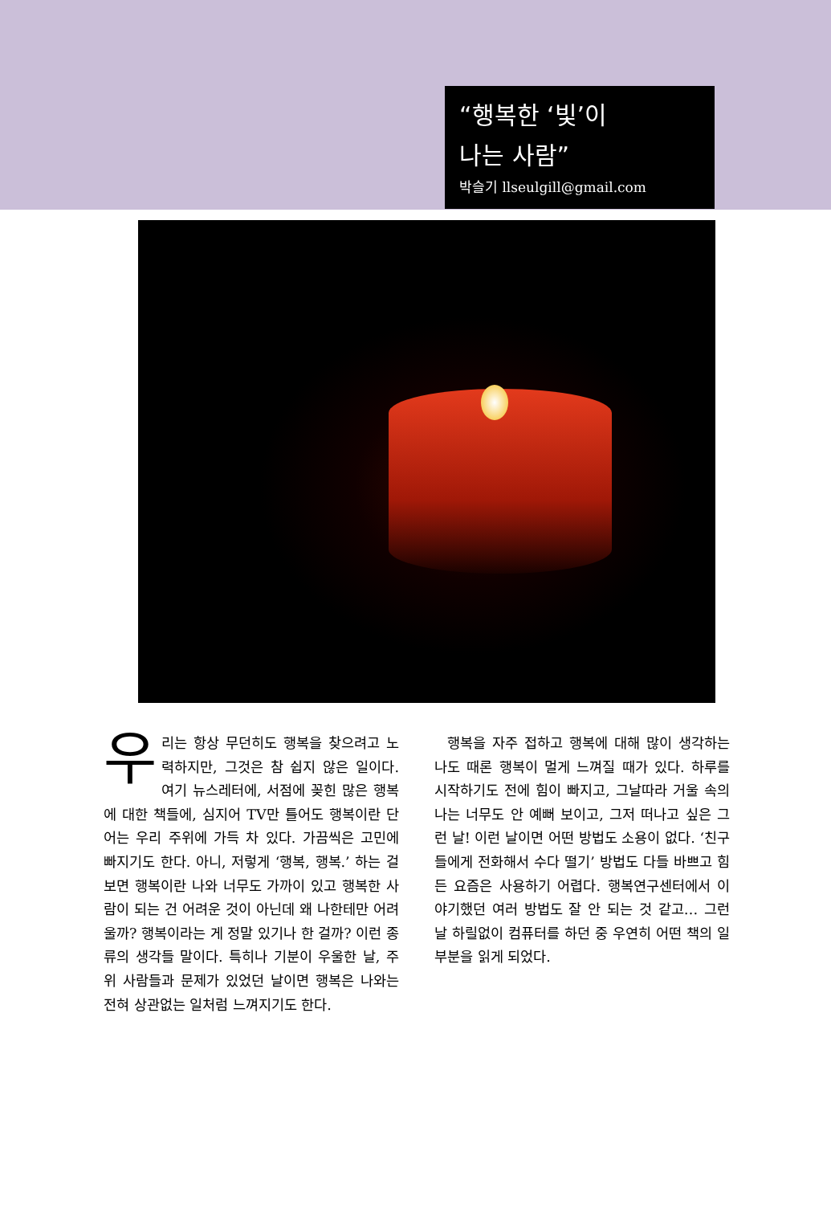“행복한 ‘빛’이
나는 사람”
박슬기 llseulgill@gmail.com
우리는 항상 무던히도 행복을 찾으려고 노력하지만, 그것은 참 쉽지 않은 일이다. 여기 뉴스레터에, 서점에 꽂힌 많은 행복에 대한 책들에, 심지어 TV만 틀어도 행복이란 단어는 우리 주위에 가득 차 있다. 가끔씩은 고민에 빠지기도 한다. 아니, 저렇게 ‘행복, 행복.’ 하는 걸 보면 행복이란 나와 너무도 가까이 있고 행복한 사람이 되는 건 어려운 것이 아닌데 왜 나한테만 어려울까? 행복이라는 게 정말 있기나 한 걸까? 이런 종류의 생각들 말이다. 특히나 기분이 우울한 날, 주위 사람들과 문제가 있었던 날이면 행복은 나와는 전혀 상관없는 일처럼 느껴지기도 한다.
행복을 자주 접하고 행복에 대해 많이 생각하는 나도 때론 행복이 멀게 느껴질 때가 있다. 하루를 시작하기도 전에 힘이 빠지고, 그날따라 거울 속의 나는 너무도 안 예뻐 보이고, 그저 떠나고 싶은 그런 날! 이런 날이면 어떤 방법도 소용이 없다. ‘친구들에게 전화해서 수다 떨기’ 방법도 다들 바쁘고 힘든 요즘은 사용하기 어렵다. 행복연구센터에서 이야기했던 여러 방법도 잘 안 되는 것 같고… 그런 날 하릴없이 컴퓨터를 하던 중 우연히 어떤 책의 일부분을 읽게 되었다.